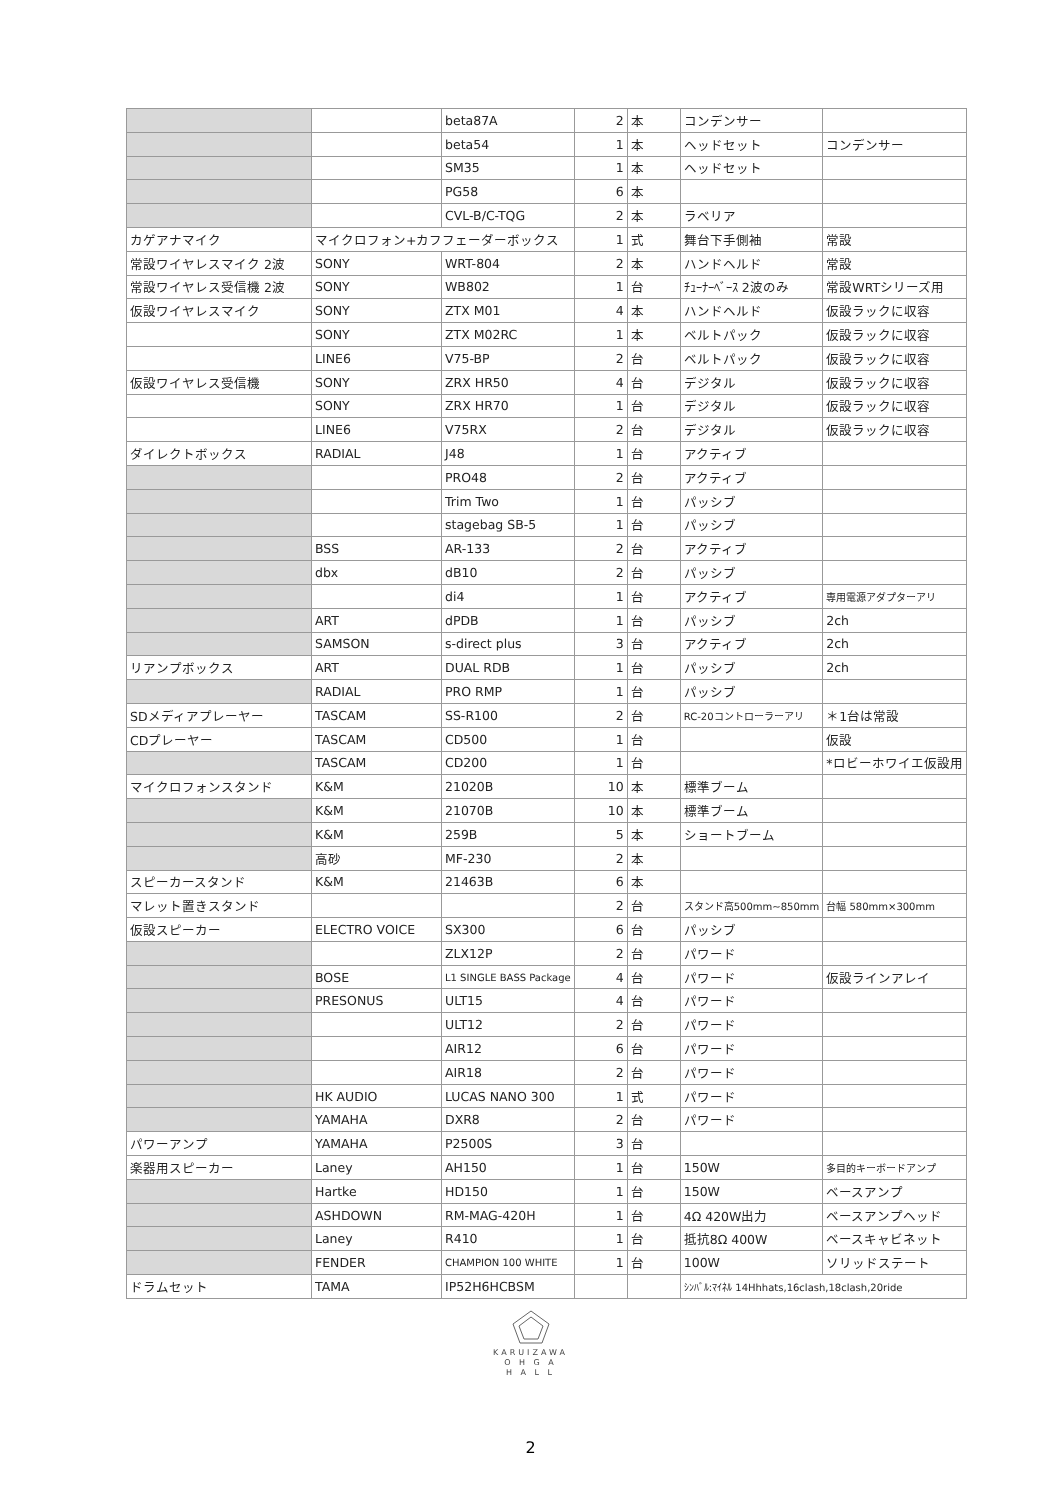| | | beta87A | 2 | 本 | コンデンサー | |
| | | beta54 | 1 | 本 | ヘッドセット | コンデンサー |
| | | SM35 | 1 | 本 | ヘッドセット | |
| | | PG58 | 6 | 本 | | |
| | | CVL-B/C-TQG | 2 | 本 | ラベリア | |
| カゲアナマイク | マイクロフォン+カフフェーダーボックス | | 1 | 式 | 舞台下手側袖 | 常設 |
| 常設ワイヤレスマイク 2波 | SONY | WRT-804 | 2 | 本 | ハンドヘルド | 常設 |
| 常設ワイヤレス受信機 2波 | SONY | WB802 | 1 | 台 | ﾁｭｰﾅｰﾍﾞｰｽ 2波のみ | 常設WRTシリーズ用 |
| 仮設ワイヤレスマイク | SONY | ZTX M01 | 4 | 本 | ハンドヘルド | 仮設ラックに収容 |
| | SONY | ZTX M02RC | 1 | 本 | ベルトパック | 仮設ラックに収容 |
| | LINE6 | V75-BP | 2 | 台 | ベルトパック | 仮設ラックに収容 |
| 仮設ワイヤレス受信機 | SONY | ZRX HR50 | 4 | 台 | デジタル | 仮設ラックに収容 |
| | SONY | ZRX HR70 | 1 | 台 | デジタル | 仮設ラックに収容 |
| | LINE6 | V75RX | 2 | 台 | デジタル | 仮設ラックに収容 |
| ダイレクトボックス | RADIAL | J48 | 1 | 台 | アクティブ | |
| | | PRO48 | 2 | 台 | アクティブ | |
| | | Trim Two | 1 | 台 | パッシブ | |
| | | stagebag SB-5 | 1 | 台 | パッシブ | |
| | BSS | AR-133 | 2 | 台 | アクティブ | |
| | dbx | dB10 | 2 | 台 | パッシブ | |
| | | di4 | 1 | 台 | アクティブ | 専用電源アダプターアリ |
| | ART | dPDB | 1 | 台 | パッシブ | 2ch |
| | SAMSON | s-direct plus | 3 | 台 | アクティブ | 2ch |
| リアンプボックス | ART | DUAL RDB | 1 | 台 | パッシブ | 2ch |
| | RADIAL | PRO RMP | 1 | 台 | パッシブ | |
| SDメディアプレーヤー | TASCAM | SS-R100 | 2 | 台 | RC-20コントローラーアリ | ＊1台は常設 |
| CDプレーヤー | TASCAM | CD500 | 1 | 台 | | 仮設 |
| | TASCAM | CD200 | 1 | 台 | | *ロビーホワイエ仮設用 |
| マイクロフォンスタンド | K&M | 21020B | 10 | 本 | 標準ブーム | |
| | K&M | 21070B | 10 | 本 | 標準ブーム | |
| | K&M | 259B | 5 | 本 | ショートブーム | |
| | 高砂 | MF-230 | 2 | 本 | | |
| スピーカースタンド | K&M | 21463B | 6 | 本 | | |
| マレット置きスタンド | | | 2 | 台 | スタンド高500mm~850mm | 台幅 580mm×300mm |
| 仮設スピーカー | ELECTRO VOICE | SX300 | 6 | 台 | パッシブ | |
| | | ZLX12P | 2 | 台 | パワード | |
| | BOSE | L1 SINGLE BASS Package | 4 | 台 | パワード | 仮設ラインアレイ |
| | PRESONUS | ULT15 | 4 | 台 | パワード | |
| | | ULT12 | 2 | 台 | パワード | |
| | | AIR12 | 6 | 台 | パワード | |
| | | AIR18 | 2 | 台 | パワード | |
| | HK AUDIO | LUCAS NANO 300 | 1 | 式 | パワード | |
| | YAMAHA | DXR8 | 2 | 台 | パワード | |
| パワーアンプ | YAMAHA | P2500S | 3 | 台 | | |
| 楽器用スピーカー | Laney | AH150 | 1 | 台 | 150W | 多目的キーボードアンプ |
| | Hartke | HD150 | 1 | 台 | 150W | ベースアンプ |
| | ASHDOWN | RM-MAG-420H | 1 | 台 | 4Ω 420W出力 | ベースアンプヘッド |
| | Laney | R410 | 1 | 台 | 抵抗8Ω 400W | ベースキャビネット |
| | FENDER | CHAMPION 100 WHITE | 1 | 台 | 100W | ソリッドステート |
| ドラムセット | TAMA | IP52H6HCBSM | | | ｼﾝﾊﾞﾙ:ﾏｲﾈﾙ 14Hhhats,16clash,18clash,20ride | |
KARUIZAWA
O H G A
H A L L
2